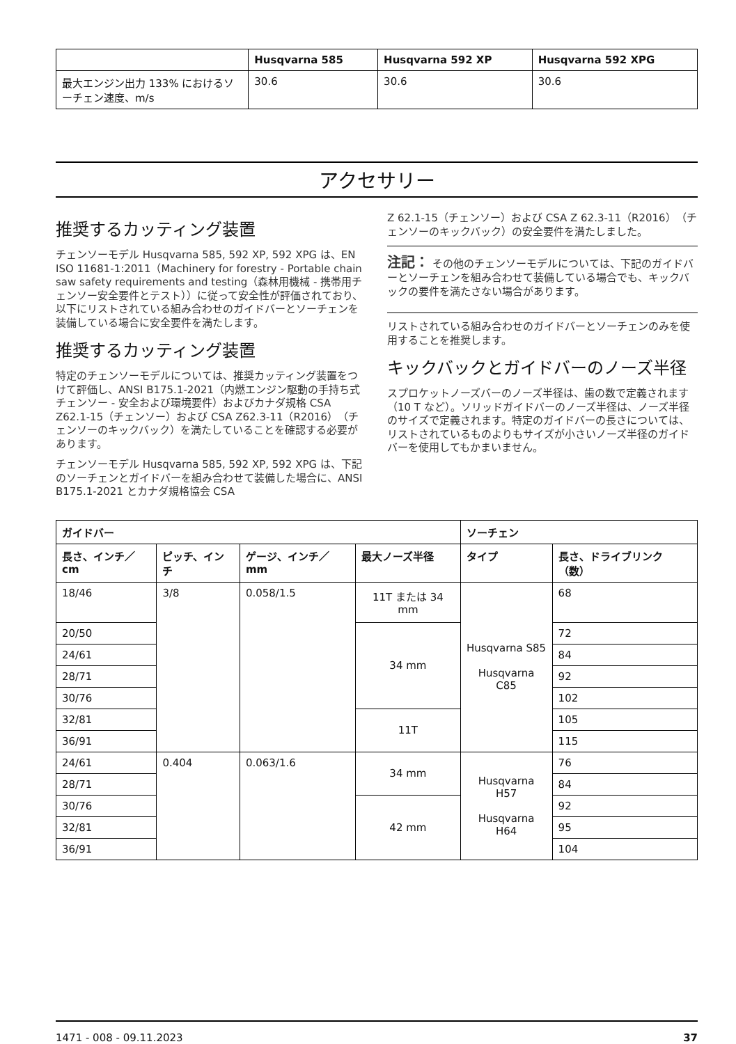| | Husqvarna 585 | Husqvarna 592 XP | Husqvarna 592 XPG |
| --- | --- | --- | --- |
| 最大エンジン出力 133% におけるソーチェン速度、m/s | 30.6 | 30.6 | 30.6 |
アクセサリー
推奨するカッティング装置
チェンソーモデル Husqvarna 585, 592 XP, 592 XPG は、EN ISO 11681-1:2011（Machinery for forestry - Portable chain saw safety requirements and testing（森林用機械 - 携帯用チェンソー安全要件とテスト））に従って安全性が評価されており、以下にリストされている組み合わせのガイドバーとソーチェンを装備している場合に安全要件を満たします。
推奨するカッティング装置
特定のチェンソーモデルについては、推奨カッティング装置をつけて評価し、ANSI B175.1-2021（内燃エンジン駆動の手持ち式チェンソー - 安全および環境要件）およびカナダ規格 CSA Z62.1-15（チェンソー）および CSA Z62.3-11（R2016）（チェンソーのキックバック）を満たしていることを確認する必要があります。
チェンソーモデル Husqvarna 585, 592 XP, 592 XPG は、下記のソーチェンとガイドバーを組み合わせて装備した場合に、ANSI B175.1-2021 とカナダ規格協会 CSA
Z 62.1-15（チェンソー）および CSA Z 62.3-11（R2016）（チェンソーのキックバック）の安全要件を満たしました。
注記： その他のチェンソーモデルについては、下記のガイドバーとソーチェンを組み合わせて装備している場合でも、キックバックの要件を満たさない場合があります。
リストされている組み合わせのガイドバーとソーチェンのみを使用することを推奨します。
キックバックとガイドバーのノーズ半径
スプロケットノーズバーのノーズ半径は、歯の数で定義されます（10 T など）。ソリッドガイドバーのノーズ半径は、ノーズ半径のサイズで定義されます。特定のガイドバーの長さについては、リストされているものよりもサイズが小さいノーズ半径のガイドバーを使用してもかまいません。
| ガイドバー | | | | ソーチェン | |
| --- | --- | --- | --- | --- | --- |
| 長さ、インチ／cm | ピッチ、インチ | ゲージ、インチ／mm | 最大ノーズ半径 | タイプ | 長さ、ドライブリンク（数） |
| 18/46 | 3/8 | 0.058/1.5 | 11T または 34 mm | Husqvarna S85 Husqvarna C85 | 68 |
| 20/50 | | | 34 mm | | 72 |
| 24/61 | | | | | 84 |
| 28/71 | | | | | 92 |
| 30/76 | | | | | 102 |
| 32/81 | | | 11T | | 105 |
| 36/91 | | | | | 115 |
| 24/61 | 0.404 | 0.063/1.6 | 34 mm | Husqvarna H57 Husqvarna H64 | 76 |
| 28/71 | | | | | 84 |
| 30/76 | | | 42 mm | | 92 |
| 32/81 | | | | | 95 |
| 36/91 | | | | | 104 |
1471 - 008 - 09.11.2023 37